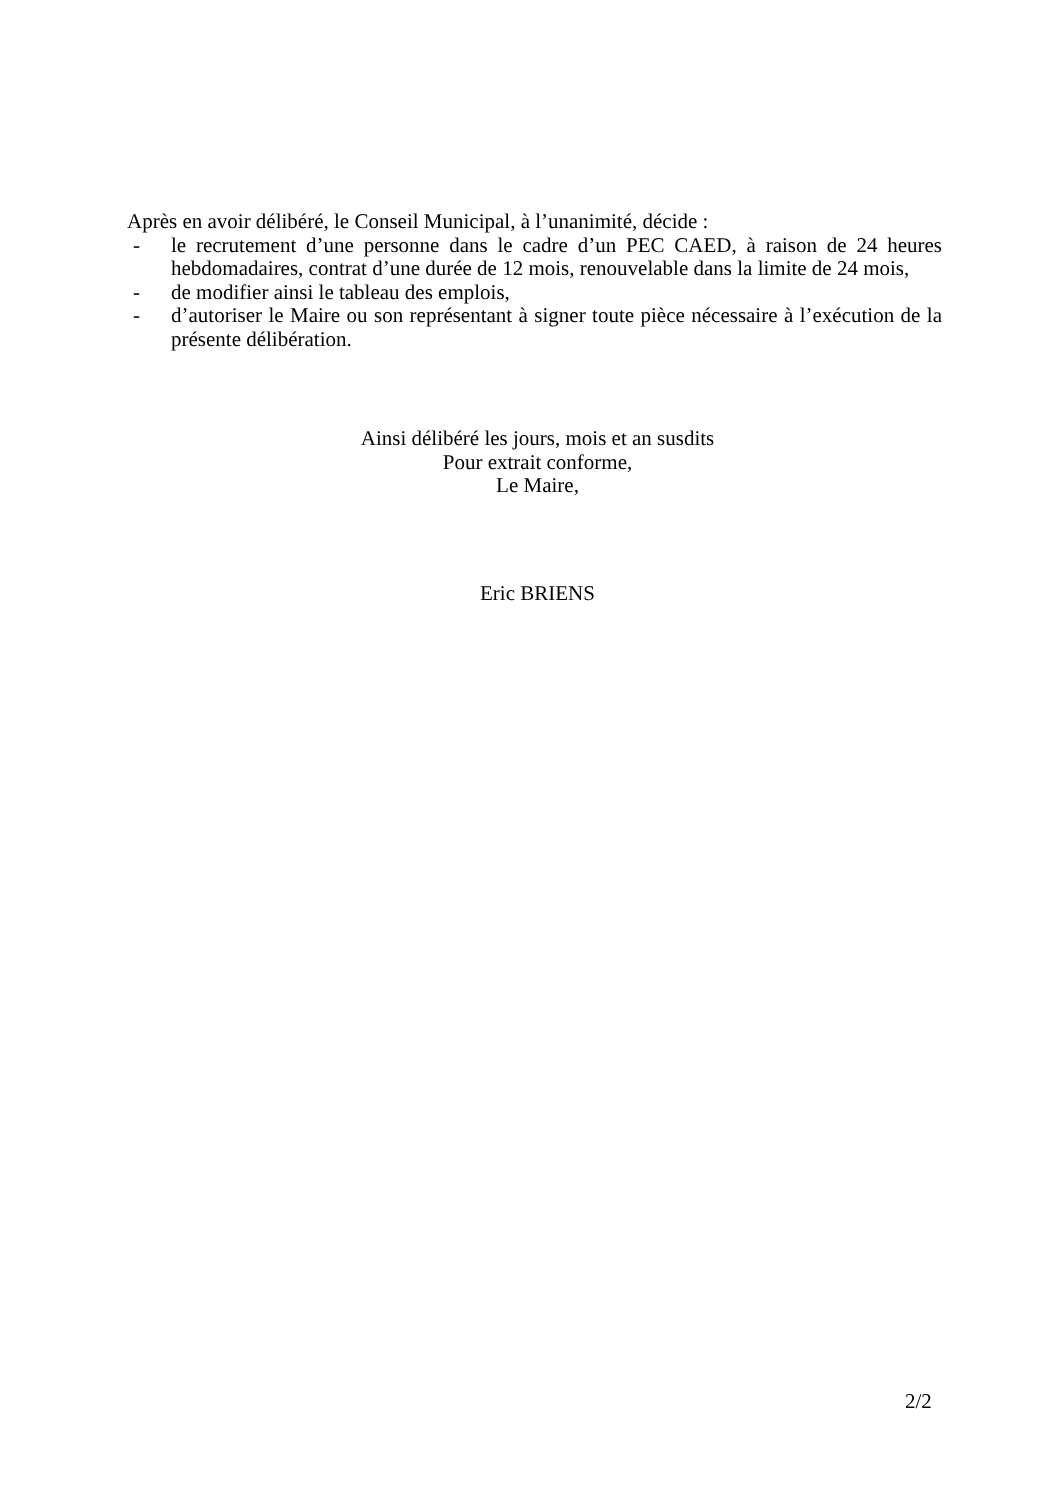Après en avoir délibéré, le Conseil Municipal, à l’unanimité, décide :
- le recrutement d’une personne dans le cadre d’un PEC CAED, à raison de 24 heures hebdomadaires, contrat d’une durée de 12 mois, renouvelable dans la limite de 24 mois,
- de modifier ainsi le tableau des emplois,
- d’autoriser le Maire ou son représentant à signer toute pièce nécessaire à l’exécution de la présente délibération.
Ainsi délibéré les jours, mois et an susdits
Pour extrait conforme,
Le Maire,
Eric BRIENS
2/2